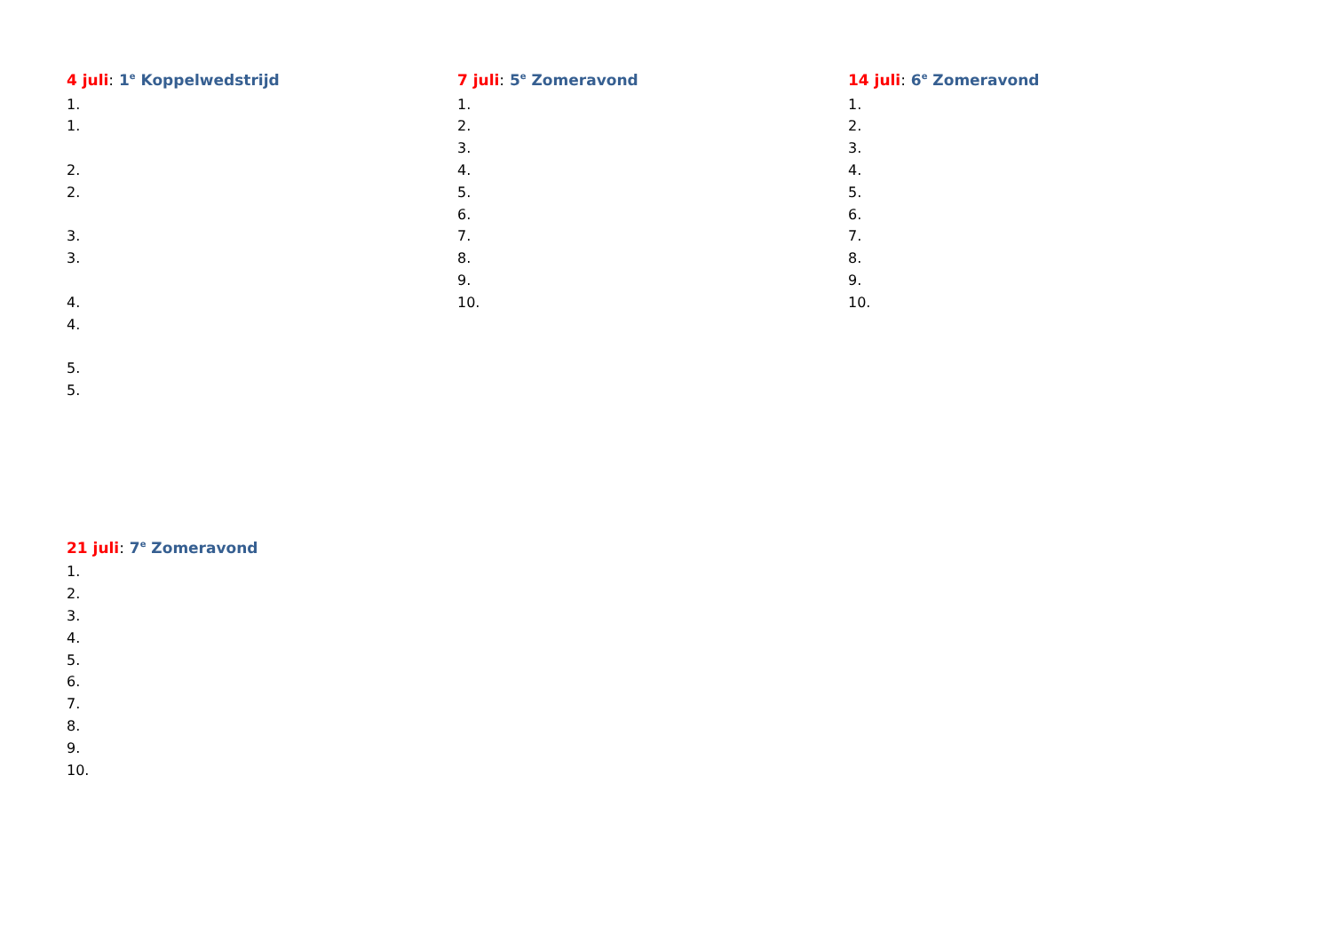4 juli: 1<sup>e</sup> Koppelwedstrijd
1.
1.
2.
2.
3.
3.
4.
4.
5.
5.
7 juli: 5<sup>e</sup> Zomeravond
1.
2.
3.
4.
5.
6.
7.
8.
9.
10.
14 juli: 6<sup>e</sup> Zomeravond
1.
2.
3.
4.
5.
6.
7.
8.
9.
10.
21 juli: 7<sup>e</sup> Zomeravond
1.
2.
3.
4.
5.
6.
7.
8.
9.
10.